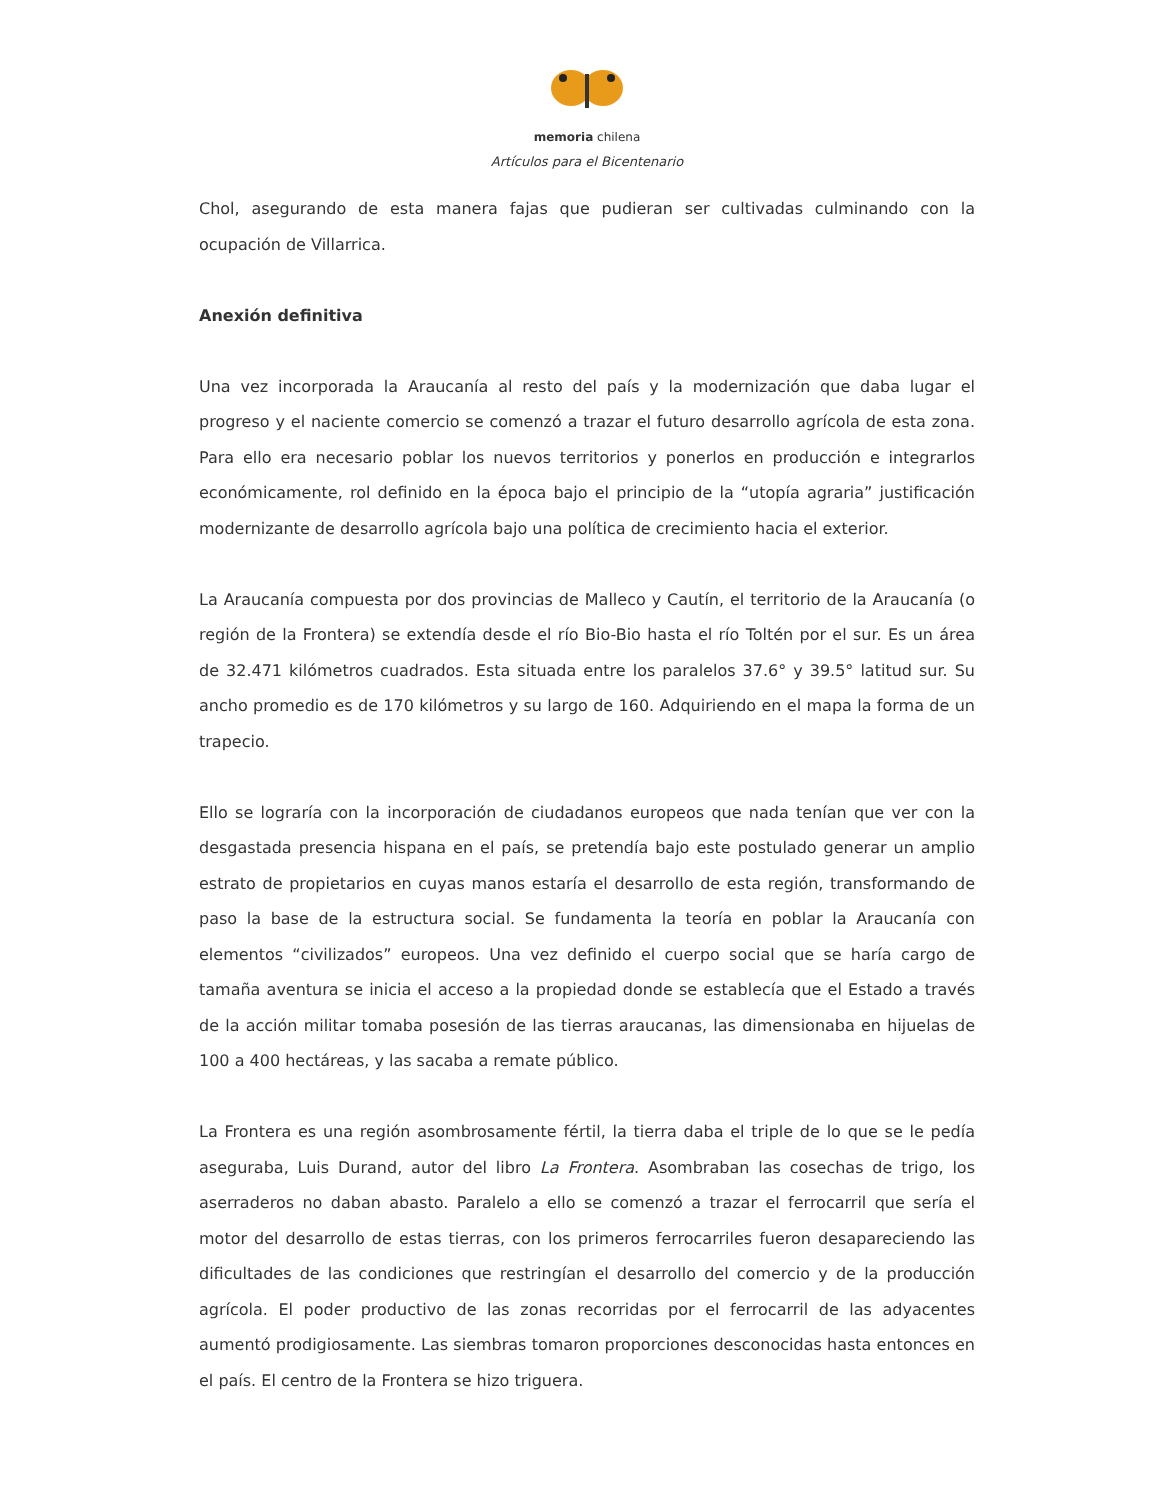memoria chilena
Artículos para el Bicentenario
Chol, asegurando de esta manera fajas que pudieran ser cultivadas culminando con la ocupación de Villarrica.
Anexión definitiva
Una vez incorporada la Araucanía al resto del país y la modernización que daba lugar el progreso y el naciente comercio se comenzó a trazar el futuro desarrollo agrícola de esta zona. Para ello era necesario poblar los nuevos territorios y ponerlos en producción e integrarlos económicamente, rol definido en la época bajo el principio de la “utopía agraria” justificación modernizante de desarrollo agrícola bajo una política de crecimiento hacia el exterior.
La Araucanía compuesta por dos provincias de Malleco y Cautín, el territorio de la Araucanía (o región de la Frontera) se extendía desde el río Bio-Bio hasta el río Toltén por el sur. Es un área de 32.471 kilómetros cuadrados. Esta situada entre los paralelos 37.6° y 39.5° latitud sur. Su ancho promedio es de 170 kilómetros y su largo de 160. Adquiriendo en el mapa la forma de un trapecio.
Ello se lograría con la incorporación de ciudadanos europeos que nada tenían que ver con la desgastada presencia hispana en el país, se pretendía bajo este postulado generar un amplio estrato de propietarios en cuyas manos estaría el desarrollo de esta región, transformando de paso la base de la estructura social. Se fundamenta la teoría en poblar la Araucanía con elementos “civilizados” europeos. Una vez definido el cuerpo social que se haría cargo de tamaña aventura se inicia el acceso a la propiedad donde se establecía que el Estado a través de la acción militar tomaba posesión de las tierras araucanas, las dimensionaba en hijuelas de 100 a 400 hectáreas, y las sacaba a remate público.
La Frontera es una región asombrosamente fértil, la tierra daba el triple de lo que se le pedía aseguraba, Luis Durand, autor del libro La Frontera. Asombraban las cosechas de trigo, los aserraderos no daban abasto. Paralelo a ello se comenzó a trazar el ferrocarril que sería el motor del desarrollo de estas tierras, con los primeros ferrocarriles fueron desapareciendo las dificultades de las condiciones que restringían el desarrollo del comercio y de la producción agrícola. El poder productivo de las zonas recorridas por el ferrocarril de las adyacentes aumentó prodigiosamente. Las siembras tomaron proporciones desconocidas hasta entonces en el país. El centro de la Frontera se hizo triguera.